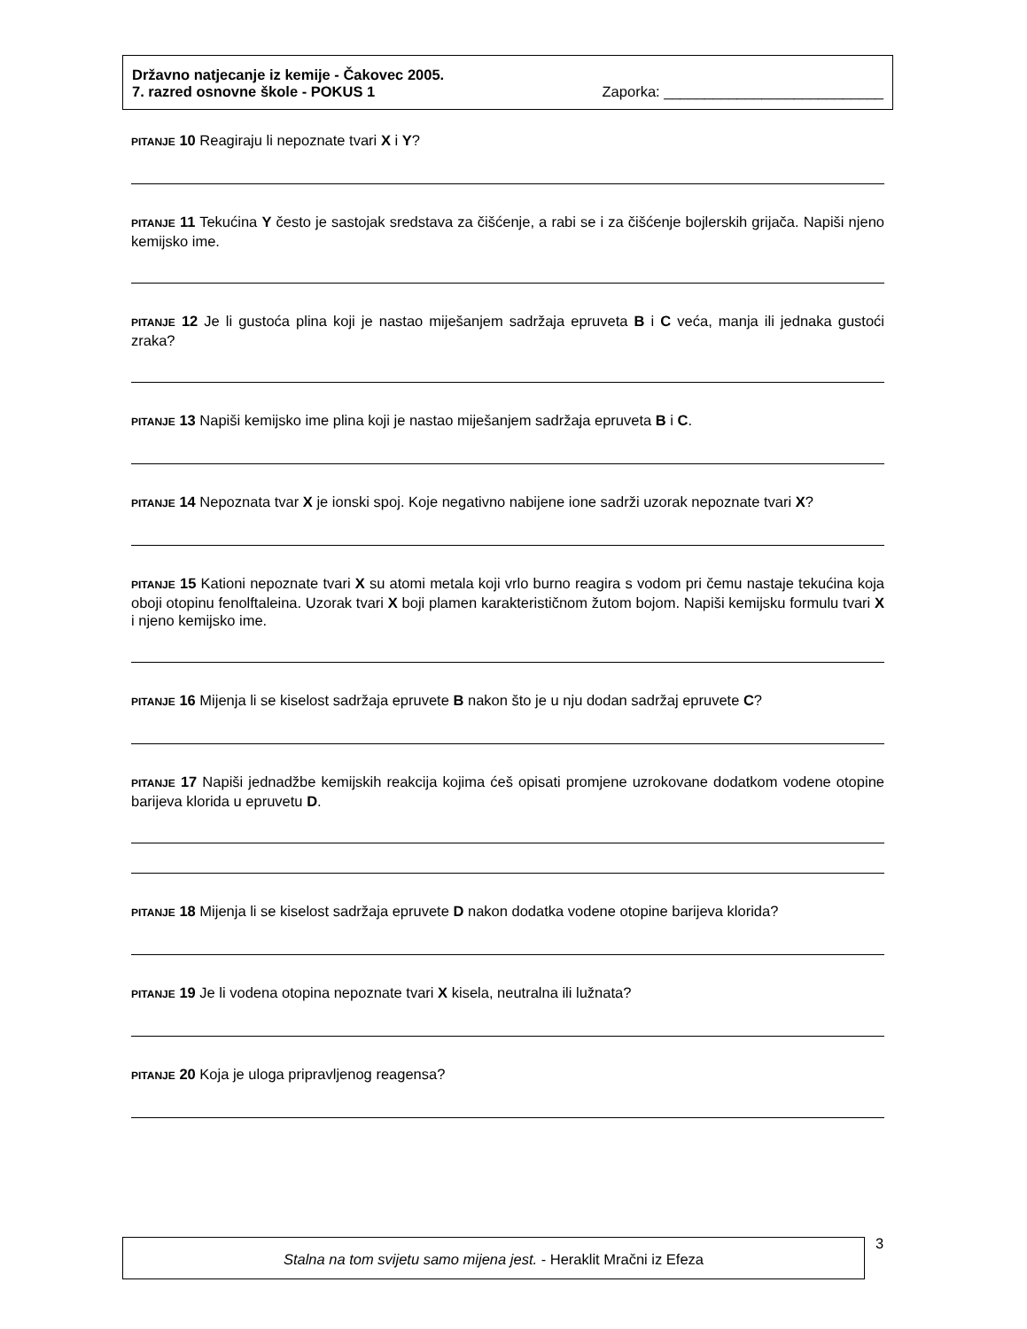Državno natjecanje iz kemije - Čakovec 2005.
7. razred osnovne škole - POKUS 1 Zaporka: ___________________________
PITANJE 10 Reagiraju li nepoznate tvari X i Y?
PITANJE 11 Tekućina Y često je sastojak sredstava za čišćenje, a rabi se i za čišćenje bojlerskih grijača. Napiši njeno kemijsko ime.
PITANJE 12 Je li gustoća plina koji je nastao miješanjem sadržaja epruveta B i C veća, manja ili jednaka gustoći zraka?
PITANJE 13 Napiši kemijsko ime plina koji je nastao miješanjem sadržaja epruveta B i C.
PITANJE 14 Nepoznata tvar X je ionski spoj. Koje negativno nabijene ione sadrži uzorak nepoznate tvari X?
PITANJE 15 Kationi nepoznate tvari X su atomi metala koji vrlo burno reagira s vodom pri čemu nastaje tekućina koja oboji otopinu fenolftaleina. Uzorak tvari X boji plamen karakterističnom žutom bojom. Napiši kemijsku formulu tvari X i njeno kemijsko ime.
PITANJE 16 Mijenja li se kiselost sadržaja epruvete B nakon što je u nju dodan sadržaj epruvete C?
PITANJE 17 Napiši jednadžbe kemijskih reakcija kojima ćeš opisati promjene uzrokovane dodatkom vodene otopine barijeva klorida u epruvetu D.
PITANJE 18 Mijenja li se kiselost sadržaja epruvete D nakon dodatka vodene otopine barijeva klorida?
PITANJE 19 Je li vodena otopina nepoznate tvari X kisela, neutralna ili lužnata?
PITANJE 20 Koja je uloga pripravljenog reagensa?
Stalna na tom svijetu samo mijena jest. - Heraklit Mračni iz Efeza 3